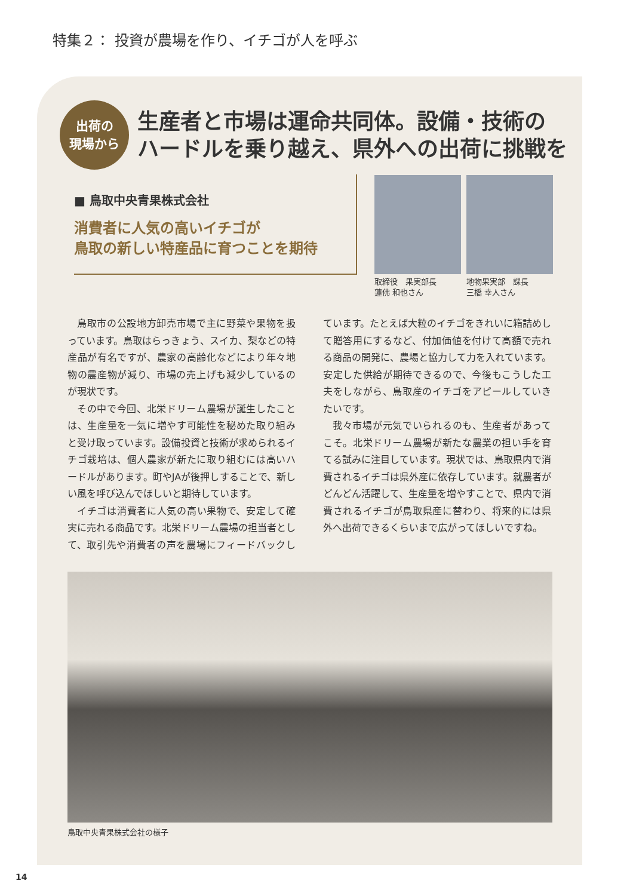特集２： 投資が農場を作り、イチゴが人を呼ぶ
出荷の
現場から
生産者と市場は運命共同体。設備・技術の
ハードルを乗り越え、県外への出荷に挑戦を
■ 鳥取中央青果株式会社
消費者に人気の高いイチゴが
鳥取の新しい特産品に育つことを期待
取締役　果実部長
蓮佛 和也さん
地物果実部　課長
三橋 幸人さん
鳥取市の公設地方卸売市場で主に野菜や果物を扱っています。鳥取はらっきょう、スイカ、梨などの特産品が有名ですが、農家の高齢化などにより年々地物の農産物が減り、市場の売上げも減少しているのが現状です。
その中で今回、北栄ドリーム農場が誕生したことは、生産量を一気に増やす可能性を秘めた取り組みと受け取っています。設備投資と技術が求められるイチゴ栽培は、個人農家が新たに取り組むには高いハードルがあります。町やJAが後押しすることで、新しい風を呼び込んでほしいと期待しています。
イチゴは消費者に人気の高い果物で、安定して確実に売れる商品です。北栄ドリーム農場の担当者として、取引先や消費者の声を農場にフィードバックしています。たとえば大粒のイチゴをきれいに箱詰めして贈答用にするなど、付加価値を付けて高額で売れる商品の開発に、農場と協力して力を入れています。安定した供給が期待できるので、今後もこうした工夫をしながら、鳥取産のイチゴをアピールしていきたいです。
我々市場が元気でいられるのも、生産者があってこそ。北栄ドリーム農場が新たな農業の担い手を育てる試みに注目しています。現状では、鳥取県内で消費されるイチゴは県外産に依存しています。就農者がどんどん活躍して、生産量を増やすことで、県内で消費されるイチゴが鳥取県産に替わり、将来的には県外へ出荷できるくらいまで広がってほしいですね。
鳥取中央青果株式会社の様子
14